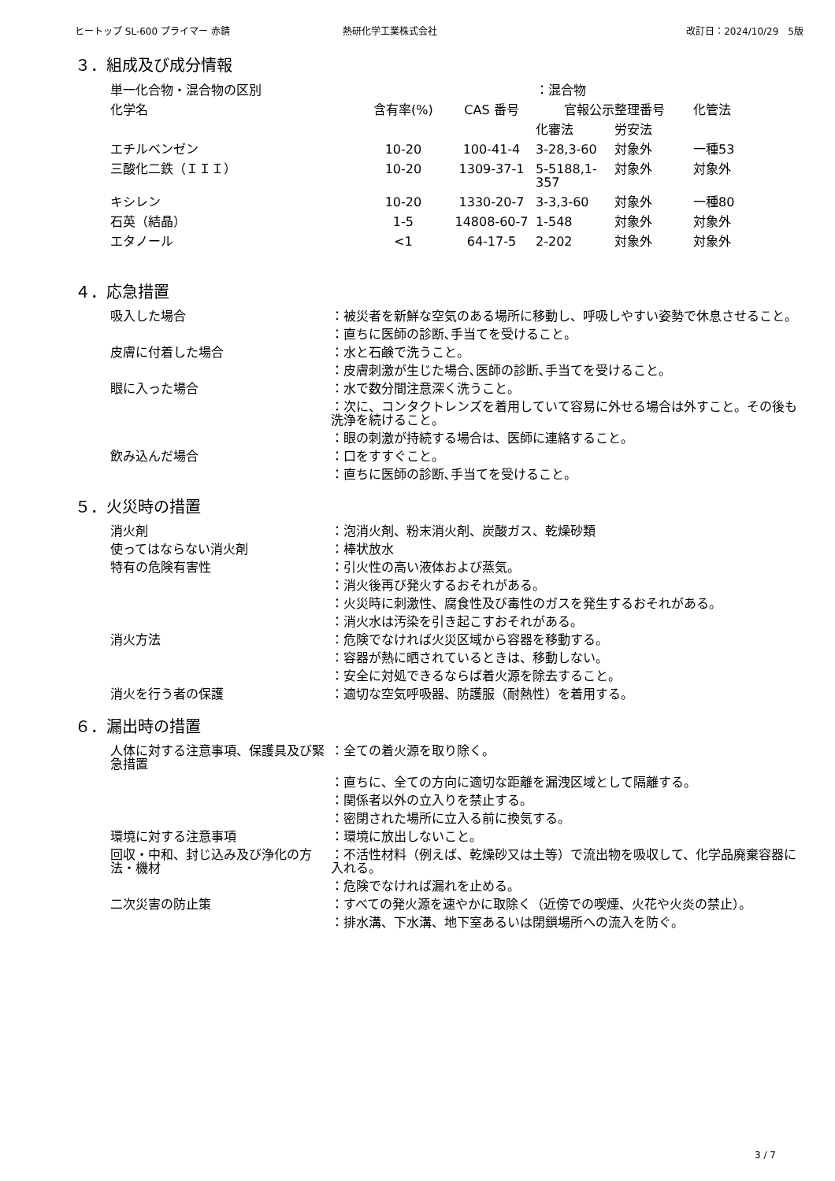ヒートップ SL-600 プライマー 赤錆 熱研化学工業株式会社 改訂日：2024/10/29　5版
３．組成及び成分情報
| 単一化合物・混合物の区別 | | | ：混合物 | | |
| 化学名 | 含有率(%) | CAS 番号 | 官報公示整理番号 | | 化管法 |
| | | | 化審法 | 労安法 | |
| エチルベンゼン | 10-20 | 100-41-4 | 3-28,3-60 | 対象外 | 一種53 |
| 三酸化二鉄（ＩＩＩ） | 10-20 | 1309-37-1 | 5-5188,1-357 | 対象外 | 対象外 |
| キシレン | 10-20 | 1330-20-7 | 3-3,3-60 | 対象外 | 一種80 |
| 石英（結晶） | 1-5 | 14808-60-7 | 1-548 | 対象外 | 対象外 |
| エタノール | <1 | 64-17-5 | 2-202 | 対象外 | 対象外 |
４．応急措置
| 吸入した場合 | ：被災者を新鮮な空気のある場所に移動し、呼吸しやすい姿勢で休息させること。 |
| | ：直ちに医師の診断､手当てを受けること。 |
| 皮膚に付着した場合 | ：水と石鹸で洗うこと。 |
| | ：皮膚刺激が生じた場合､医師の診断､手当てを受けること。 |
| 眼に入った場合 | ：水で数分間注意深く洗うこと。 |
| | ：次に、コンタクトレンズを着用していて容易に外せる場合は外すこと。その後も洗浄を続けること。 |
| | ：眼の刺激が持続する場合は、医師に連絡すること。 |
| 飲み込んだ場合 | ：口をすすぐこと。 |
| | ：直ちに医師の診断､手当てを受けること。 |
５．火災時の措置
| 消火剤 | ：泡消火剤、粉末消火剤、炭酸ガス、乾燥砂類 |
| 使ってはならない消火剤 | ：棒状放水 |
| 特有の危険有害性 | ：引火性の高い液体および蒸気。 |
| | ：消火後再び発火するおそれがある。 |
| | ：火災時に刺激性、腐食性及び毒性のガスを発生するおそれがある。 |
| | ：消火水は汚染を引き起こすおそれがある。 |
| 消火方法 | ：危険でなければ火災区域から容器を移動する。 |
| | ：容器が熱に晒されているときは、移動しない。 |
| | ：安全に対処できるならば着火源を除去すること。 |
| 消火を行う者の保護 | ：適切な空気呼吸器、防護服（耐熱性）を着用する。 |
６．漏出時の措置
| 人体に対する注意事項、保護具及び緊急措置 | ：全ての着火源を取り除く。 |
| | ：直ちに、全ての方向に適切な距離を漏洩区域として隔離する。 |
| | ：関係者以外の立入りを禁止する。 |
| | ：密閉された場所に立入る前に換気する。 |
| 環境に対する注意事項 | ：環境に放出しないこと。 |
| 回収・中和、封じ込み及び浄化の方法・機材 | ：不活性材料（例えば、乾燥砂又は土等）で流出物を吸収して、化学品廃棄容器に入れる。 |
| | ：危険でなければ漏れを止める。 |
| 二次災害の防止策 | ：すべての発火源を速やかに取除く（近傍での喫煙、火花や火炎の禁止）。 |
| | ：排水溝、下水溝、地下室あるいは閉鎖場所への流入を防ぐ。 |
3 / 7